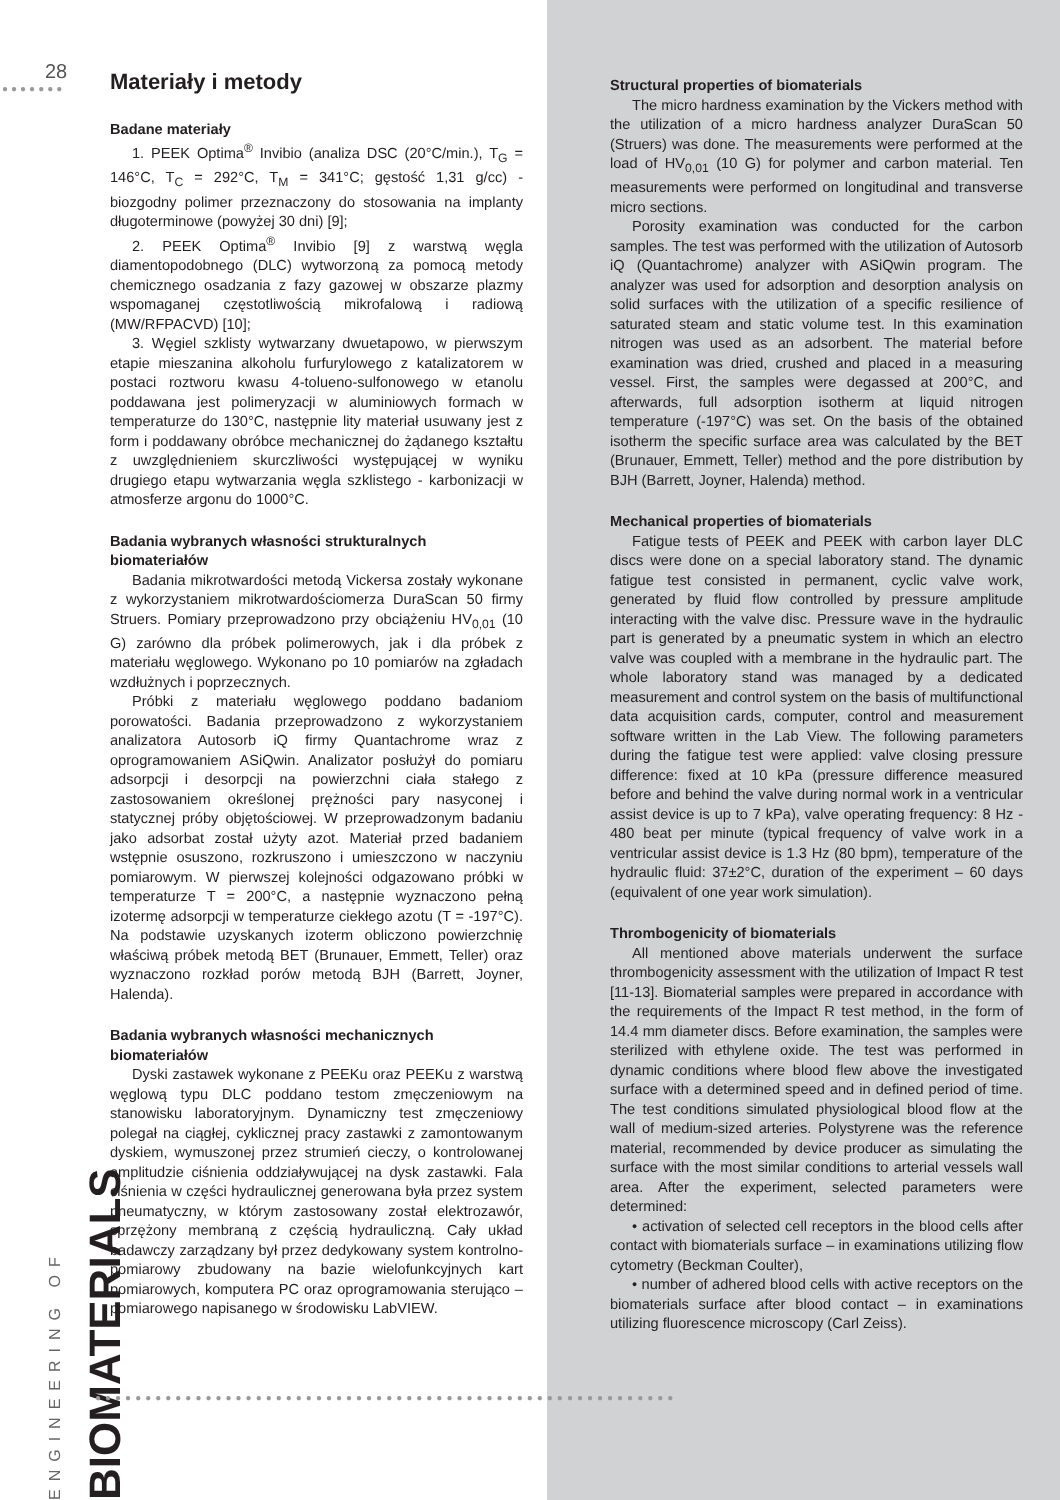28
●●●●●●●
Materiały i metody
Badane materiały
1. PEEK Optima<sup>®</sup> Invibio (analiza DSC (20°C/min.), T<sub>G</sub> = 146°C, T<sub>C</sub> = 292°C, T<sub>M</sub> = 341°C; gęstość 1,31 g/cc) - biozgodny polimer przeznaczony do stosowania na implanty długoterminowe (powyżej 30 dni) [9];
2. PEEK Optima<sup>®</sup> Invibio [9] z warstwą węgla diamentopodobnego (DLC) wytworzoną za pomocą metody chemicznego osadzania z fazy gazowej w obszarze plazmy wspomaganej częstotliwością mikrofalową i radiową (MW/RFPACVD) [10];
3. Węgiel szklisty wytwarzany dwuetapowo, w pierwszym etapie mieszanina alkoholu furfurylowego z katalizatorem w postaci roztworu kwasu 4-tolueno-sulfonowego w etanolu poddawana jest polimeryzacji w aluminiowych formach w temperaturze do 130°C, następnie lity materiał usuwany jest z form i poddawany obróbce mechanicznej do żądanego kształtu z uwzględnieniem skurczliwości występującej w wyniku drugiego etapu wytwarzania węgla szklistego - karbonizacji w atmosferze argonu do 1000°C.
Badania wybranych własności strukturalnych biomateriałów
Badania mikrotwardości metodą Vickersa zostały wykonane z wykorzystaniem mikrotwardościomerza DuraScan 50 firmy Struers. Pomiary przeprowadzono przy obciążeniu HV<sub>0,01</sub> (10 G) zarówno dla próbek polimerowych, jak i dla próbek z materiału węglowego. Wykonano po 10 pomiarów na zgładach wzdłużnych i poprzecznych.
Próbki z materiału węglowego poddano badaniom porowatości. Badania przeprowadzono z wykorzystaniem analizatora Autosorb iQ firmy Quantachrome wraz z oprogramowaniem ASiQwin. Analizator posłużył do pomiaru adsorpcji i desorpcji na powierzchni ciała stałego z zastosowaniem określonej prężności pary nasyconej i statycznej próby objętościowej. W przeprowadzonym badaniu jako adsorbat został użyty azot. Materiał przed badaniem wstępnie osuszono, rozkruszono i umieszczono w naczyniu pomiarowym. W pierwszej kolejności odgazowano próbki w temperaturze T = 200°C, a następnie wyznaczono pełną izotermę adsorpcji w temperaturze ciekłego azotu (T = -197°C). Na podstawie uzyskanych izoterm obliczono powierzchnię właściwą próbek metodą BET (Brunauer, Emmett, Teller) oraz wyznaczono rozkład porów metodą BJH (Barrett, Joyner, Halenda).
Badania wybranych własności mechanicznych biomateriałów
Dyski zastawek wykonane z PEEKu oraz PEEKu z warstwą węglową typu DLC poddano testom zmęczeniowym na stanowisku laboratoryjnym. Dynamiczny test zmęczeniowy polegał na ciągłej, cyklicznej pracy zastawki z zamontowanym dyskiem, wymuszonej przez strumień cieczy, o kontrolowanej amplitudzie ciśnienia oddziaływującej na dysk zastawki. Fala ciśnienia w części hydraulicznej generowana była przez system pneumatyczny, w którym zastosowany został elektrozawór, sprzężony membraną z częścią hydrauliczną. Cały układ badawczy zarządzany był przez dedykowany system kontrolno-pomiarowy zbudowany na bazie wielofunkcyjnych kart pomiarowych, komputera PC oraz oprogramowania sterująco – pomiarowego napisanego w środowisku LabVIEW.
Structural properties of biomaterials
The micro hardness examination by the Vickers method with the utilization of a micro hardness analyzer DuraScan 50 (Struers) was done. The measurements were performed at the load of HV<sub>0,01</sub> (10 G) for polymer and carbon material. Ten measurements were performed on longitudinal and transverse micro sections.
Porosity examination was conducted for the carbon samples. The test was performed with the utilization of Autosorb iQ (Quantachrome) analyzer with ASiQwin program. The analyzer was used for adsorption and desorption analysis on solid surfaces with the utilization of a specific resilience of saturated steam and static volume test. In this examination nitrogen was used as an adsorbent. The material before examination was dried, crushed and placed in a measuring vessel. First, the samples were degassed at 200°C, and afterwards, full adsorption isotherm at liquid nitrogen temperature (-197°C) was set. On the basis of the obtained isotherm the specific surface area was calculated by the BET (Brunauer, Emmett, Teller) method and the pore distribution by BJH (Barrett, Joyner, Halenda) method.
Mechanical properties of biomaterials
Fatigue tests of PEEK and PEEK with carbon layer DLC discs were done on a special laboratory stand. The dynamic fatigue test consisted in permanent, cyclic valve work, generated by fluid flow controlled by pressure amplitude interacting with the valve disc. Pressure wave in the hydraulic part is generated by a pneumatic system in which an electro valve was coupled with a membrane in the hydraulic part. The whole laboratory stand was managed by a dedicated measurement and control system on the basis of multifunctional data acquisition cards, computer, control and measurement software written in the Lab View. The following parameters during the fatigue test were applied: valve closing pressure difference: fixed at 10 kPa (pressure difference measured before and behind the valve during normal work in a ventricular assist device is up to 7 kPa), valve operating frequency: 8 Hz - 480 beat per minute (typical frequency of valve work in a ventricular assist device is 1.3 Hz (80 bpm), temperature of the hydraulic fluid: 37±2°C, duration of the experiment – 60 days (equivalent of one year work simulation).
Thrombogenicity of biomaterials
All mentioned above materials underwent the surface thrombogenicity assessment with the utilization of Impact R test [11-13]. Biomaterial samples were prepared in accordance with the requirements of the Impact R test method, in the form of 14.4 mm diameter discs. Before examination, the samples were sterilized with ethylene oxide. The test was performed in dynamic conditions where blood flew above the investigated surface with a determined speed and in defined period of time. The test conditions simulated physiological blood flow at the wall of medium-sized arteries. Polystyrene was the reference material, recommended by device producer as simulating the surface with the most similar conditions to arterial vessels wall area. After the experiment, selected parameters were determined:
• activation of selected cell receptors in the blood cells after contact with biomaterials surface – in examinations utilizing flow cytometry (Beckman Coulter),
• number of adhered blood cells with active receptors on the biomaterials surface after blood contact – in examinations utilizing fluorescence microscopy (Carl Zeiss).
ENGINEERING OF BIOMATERIALS
●●●●●●●●●●●●●●●●●●●●●●●●●●●●●●●●●●●●●●●●●●●●●●●●●●●●●●●●●●